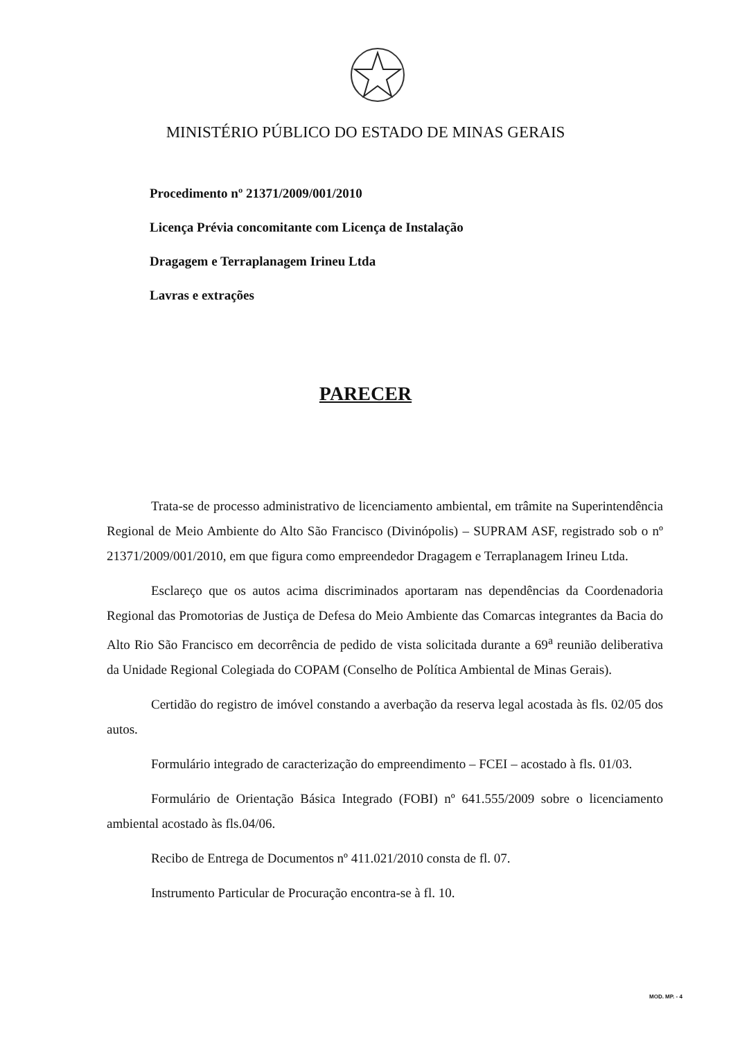MINISTÉRIO PÚBLICO DO ESTADO DE MINAS GERAIS
Procedimento nº 21371/2009/001/2010
Licença Prévia concomitante com Licença de Instalação
Dragagem e Terraplanagem Irineu Ltda
Lavras e extrações
PARECER
Trata-se de processo administrativo de licenciamento ambiental, em trâmite na Superintendência Regional de Meio Ambiente do Alto São Francisco (Divinópolis) – SUPRAM ASF, registrado sob o nº 21371/2009/001/2010, em que figura como empreendedor Dragagem e Terraplanagem Irineu Ltda.
Esclareço que os autos acima discriminados aportaram nas dependências da Coordenadoria Regional das Promotorias de Justiça de Defesa do Meio Ambiente das Comarcas integrantes da Bacia do Alto Rio São Francisco em decorrência de pedido de vista solicitada durante a 69<sup>a</sup> reunião deliberativa da Unidade Regional Colegiada do COPAM (Conselho de Política Ambiental de Minas Gerais).
Certidão do registro de imóvel constando a averbação da reserva legal acostada às fls. 02/05 dos autos.
Formulário integrado de caracterização do empreendimento – FCEI – acostado à fls. 01/03.
Formulário de Orientação Básica Integrado (FOBI) nº 641.555/2009 sobre o licenciamento ambiental acostado às fls.04/06.
Recibo de Entrega de Documentos nº 411.021/2010 consta de fl. 07.
Instrumento Particular de Procuração encontra-se à fl. 10.
MOD. MP. - 4